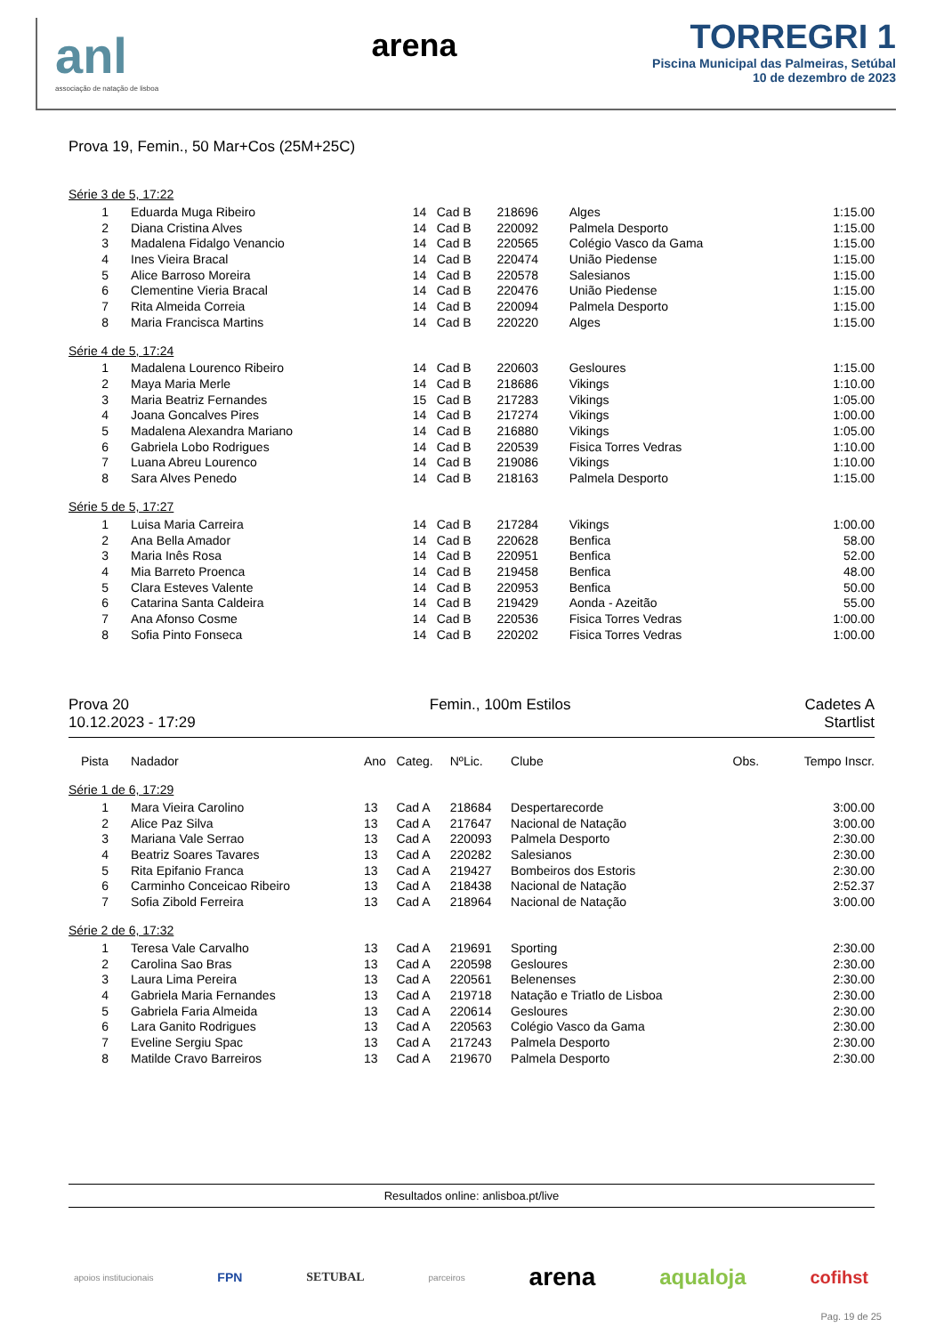anl
associação de natação de lisboa
arena
TORREGRI 1
Piscina Municipal das Palmeiras, Setúbal
10 de dezembro de 2023
Prova 19, Femin., 50 Mar+Cos (25M+25C)
| Série 3 de 5, 17:22 | | | | | | | |
| 1 | Eduarda Muga Ribeiro | 14 | Cad B | 218696 | Alges | | 1:15.00 |
| 2 | Diana Cristina Alves | 14 | Cad B | 220092 | Palmela Desporto | | 1:15.00 |
| 3 | Madalena Fidalgo Venancio | 14 | Cad B | 220565 | Colégio Vasco da Gama | | 1:15.00 |
| 4 | Ines Vieira Bracal | 14 | Cad B | 220474 | União Piedense | | 1:15.00 |
| 5 | Alice Barroso Moreira | 14 | Cad B | 220578 | Salesianos | | 1:15.00 |
| 6 | Clementine Vieria Bracal | 14 | Cad B | 220476 | União Piedense | | 1:15.00 |
| 7 | Rita Almeida Correia | 14 | Cad B | 220094 | Palmela Desporto | | 1:15.00 |
| 8 | Maria Francisca Martins | 14 | Cad B | 220220 | Alges | | 1:15.00 |
| Série 4 de 5, 17:24 | | | | | | | |
| 1 | Madalena Lourenco Ribeiro | 14 | Cad B | 220603 | Gesloures | | 1:15.00 |
| 2 | Maya Maria Merle | 14 | Cad B | 218686 | Vikings | | 1:10.00 |
| 3 | Maria Beatriz Fernandes | 15 | Cad B | 217283 | Vikings | | 1:05.00 |
| 4 | Joana Goncalves Pires | 14 | Cad B | 217274 | Vikings | | 1:00.00 |
| 5 | Madalena Alexandra Mariano | 14 | Cad B | 216880 | Vikings | | 1:05.00 |
| 6 | Gabriela Lobo Rodrigues | 14 | Cad B | 220539 | Fisica Torres Vedras | | 1:10.00 |
| 7 | Luana Abreu Lourenco | 14 | Cad B | 219086 | Vikings | | 1:10.00 |
| 8 | Sara Alves Penedo | 14 | Cad B | 218163 | Palmela Desporto | | 1:15.00 |
| Série 5 de 5, 17:27 | | | | | | | |
| 1 | Luisa Maria Carreira | 14 | Cad B | 217284 | Vikings | | 1:00.00 |
| 2 | Ana Bella Amador | 14 | Cad B | 220628 | Benfica | | 58.00 |
| 3 | Maria Inês Rosa | 14 | Cad B | 220951 | Benfica | | 52.00 |
| 4 | Mia Barreto Proenca | 14 | Cad B | 219458 | Benfica | | 48.00 |
| 5 | Clara Esteves Valente | 14 | Cad B | 220953 | Benfica | | 50.00 |
| 6 | Catarina Santa Caldeira | 14 | Cad B | 219429 | Aonda - Azeitão | | 55.00 |
| 7 | Ana Afonso Cosme | 14 | Cad B | 220536 | Fisica Torres Vedras | | 1:00.00 |
| 8 | Sofia Pinto Fonseca | 14 | Cad B | 220202 | Fisica Torres Vedras | | 1:00.00 |
Prova 20
10.12.2023 - 17:29
Femin., 100m Estilos Cadetes A
Startlist
| Pista | Nadador | Ano | Categ. | NºLic. | Clube | Obs. | Tempo Inscr. |
| --- | --- | --- | --- | --- | --- | --- | --- |
| Série 1 de 6, 17:29 | | | | | | | |
| 1 | Mara Vieira Carolino | 13 | Cad A | 218684 | Despertarecorde | | 3:00.00 |
| 2 | Alice Paz Silva | 13 | Cad A | 217647 | Nacional de Natação | | 3:00.00 |
| 3 | Mariana Vale Serrao | 13 | Cad A | 220093 | Palmela Desporto | | 2:30.00 |
| 4 | Beatriz Soares Tavares | 13 | Cad A | 220282 | Salesianos | | 2:30.00 |
| 5 | Rita Epifanio Franca | 13 | Cad A | 219427 | Bombeiros dos Estoris | | 2:30.00 |
| 6 | Carminho Conceicao Ribeiro | 13 | Cad A | 218438 | Nacional de Natação | | 2:52.37 |
| 7 | Sofia Zibold Ferreira | 13 | Cad A | 218964 | Nacional de Natação | | 3:00.00 |
| Série 2 de 6, 17:32 | | | | | | | |
| 1 | Teresa Vale Carvalho | 13 | Cad A | 219691 | Sporting | | 2:30.00 |
| 2 | Carolina Sao Bras | 13 | Cad A | 220598 | Gesloures | | 2:30.00 |
| 3 | Laura Lima Pereira | 13 | Cad A | 220561 | Belenenses | | 2:30.00 |
| 4 | Gabriela Maria Fernandes | 13 | Cad A | 219718 | Natação e Triatlo de Lisboa | | 2:30.00 |
| 5 | Gabriela Faria Almeida | 13 | Cad A | 220614 | Gesloures | | 2:30.00 |
| 6 | Lara Ganito Rodrigues | 13 | Cad A | 220563 | Colégio Vasco da Gama | | 2:30.00 |
| 7 | Eveline Sergiu Spac | 13 | Cad A | 217243 | Palmela Desporto | | 2:30.00 |
| 8 | Matilde Cravo Barreiros | 13 | Cad A | 219670 | Palmela Desporto | | 2:30.00 |
Resultados online: anlisboa.pt/live
apoios institucionais FPN SETUBAL parceiros arena aqualoja cofihst
Pag. 19 de 25